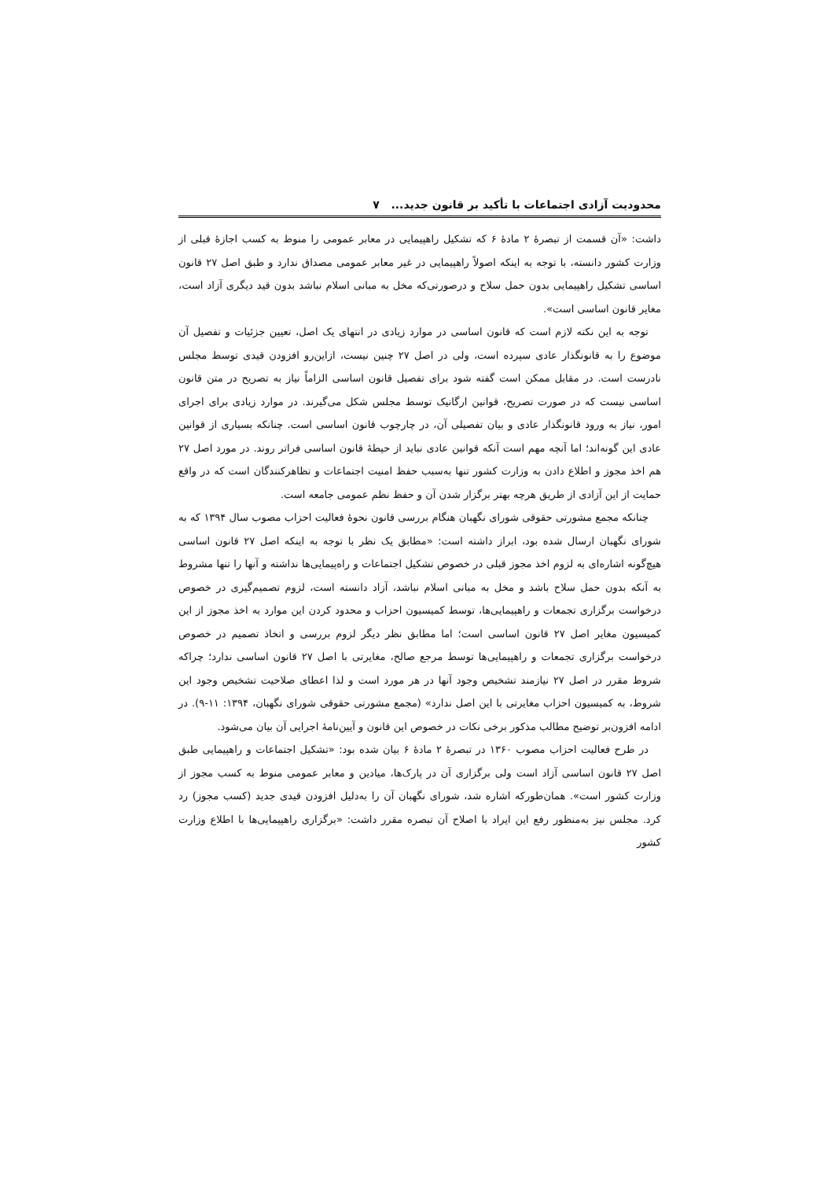محدودیت آزادی اجتماعات با تأکید بر قانون جدید... ۷
داشت: «آن قسمت از تبصرهٔ ۲ مادهٔ ۶ که تشکیل راهپیمایی در معابر عمومی را منوط به کسب اجازهٔ قبلی از وزارت کشور دانسته، با توجه به اینکه اصولاً راهپیمایی در غیر معابر عمومی مصداق ندارد و طبق اصل ۲۷ قانون اساسی تشکیل راهپیمایی بدون حمل سلاح و درصورتی‌که مخل به مبانی اسلام نباشد بدون قید دیگری آزاد است، مغایر قانون اساسی است».
توجه به این نکته لازم است که قانون اساسی در موارد زیادی در انتهای یک اصل، تعیین جزئیات و تفصیل آن موضوع را به قانونگذار عادی سپرده است، ولی در اصل ۲۷ چنین نیست، ازاین‌رو افزودن قیدی توسط مجلس نادرست است. در مقابل ممکن است گفته شود برای تفصیل قانون اساسی الزاماً نیاز به تصریح در متن قانون اساسی نیست که در صورت تصریح، قوانین ارگانیک توسط مجلس شکل می‌گیرند. در موارد زیادی برای اجرای امور، نیاز به ورود قانونگذار عادی و بیان تفصیلی آن، در چارچوب قانون اساسی است. چنانکه بسیاری از قوانین عادی این گونه‌اند؛ اما آنچه مهم است آنکه قوانین عادی نباید از حیطهٔ قانون اساسی فراتر روند. در مورد اصل ۲۷ هم اخذ مجوز و اطلاع دادن به وزارت کشور تنها به‌سبب حفظ امنیت اجتماعات و تظاهرکنندگان است که در واقع حمایت از این آزادی از طریق هرچه بهتر برگزار شدن آن و حفظ نظم عمومی جامعه است.
چنانکه مجمع مشورتی حقوقی شورای نگهبان هنگام بررسی قانون نحوهٔ فعالیت احزاب مصوب سال ۱۳۹۴ که به شورای نگهبان ارسال شده بود، ابراز داشته است: «مطابق یک نظر با توجه به اینکه اصل ۲۷ قانون اساسی هیچ‌گونه اشاره‌ای به لزوم اخذ مجوز قبلی در خصوص تشکیل اجتماعات و راه‌پیمایی‌ها نداشته و آنها را تنها مشروط به آنکه بدون حمل سلاح باشد و مخل به مبانی اسلام نباشد، آزاد دانسته است، لزوم تصمیم‌گیری در خصوص درخواست برگزاری تجمعات و راهپیمایی‌ها، توسط کمیسیون احزاب و محدود کردن این موارد به اخذ مجوز از این کمیسیون مغایر اصل ۲۷ قانون اساسی است؛ اما مطابق نظر دیگر لزوم بررسی و اتخاذ تصمیم در خصوص درخواست برگزاری تجمعات و راهپیمایی‌ها توسط مرجع صالح، مغایرتی با اصل ۲۷ قانون اساسی ندارد؛ چراکه شروط مقرر در اصل ۲۷ نیازمند تشخیص وجود آنها در هر مورد است و لذا اعطای صلاحیت تشخیص وجود این شروط، به کمیسیون احزاب مغایرتی با این اصل ندارد» (مجمع مشورتی حقوقی شورای نگهبان، ۱۳۹۴: ۱۱-۹). در ادامه افزون‌بر توضیح مطالب مذکور برخی نکات در خصوص این قانون و آیین‌نامهٔ اجرایی آن بیان می‌شود.
در طرح فعالیت احزاب مصوب ۱۳۶۰ در تبصرهٔ ۲ مادهٔ ۶ بیان شده بود: «تشکیل اجتماعات و راهپیمایی طبق اصل ۲۷ قانون اساسی آزاد است ولی برگزاری آن در پارک‌ها، میادین و معابر عمومی منوط به کسب مجوز از وزارت کشور است». همان‌طورکه اشاره شد، شورای نگهبان آن را به‌دلیل افزودن قیدی جدید (کسب مجوز) رد کرد. مجلس نیز به‌منظور رفع این ایراد با اصلاح آن تبصره مقرر داشت: «برگزاری راهپیمایی‌ها با اطلاع وزارت کشور